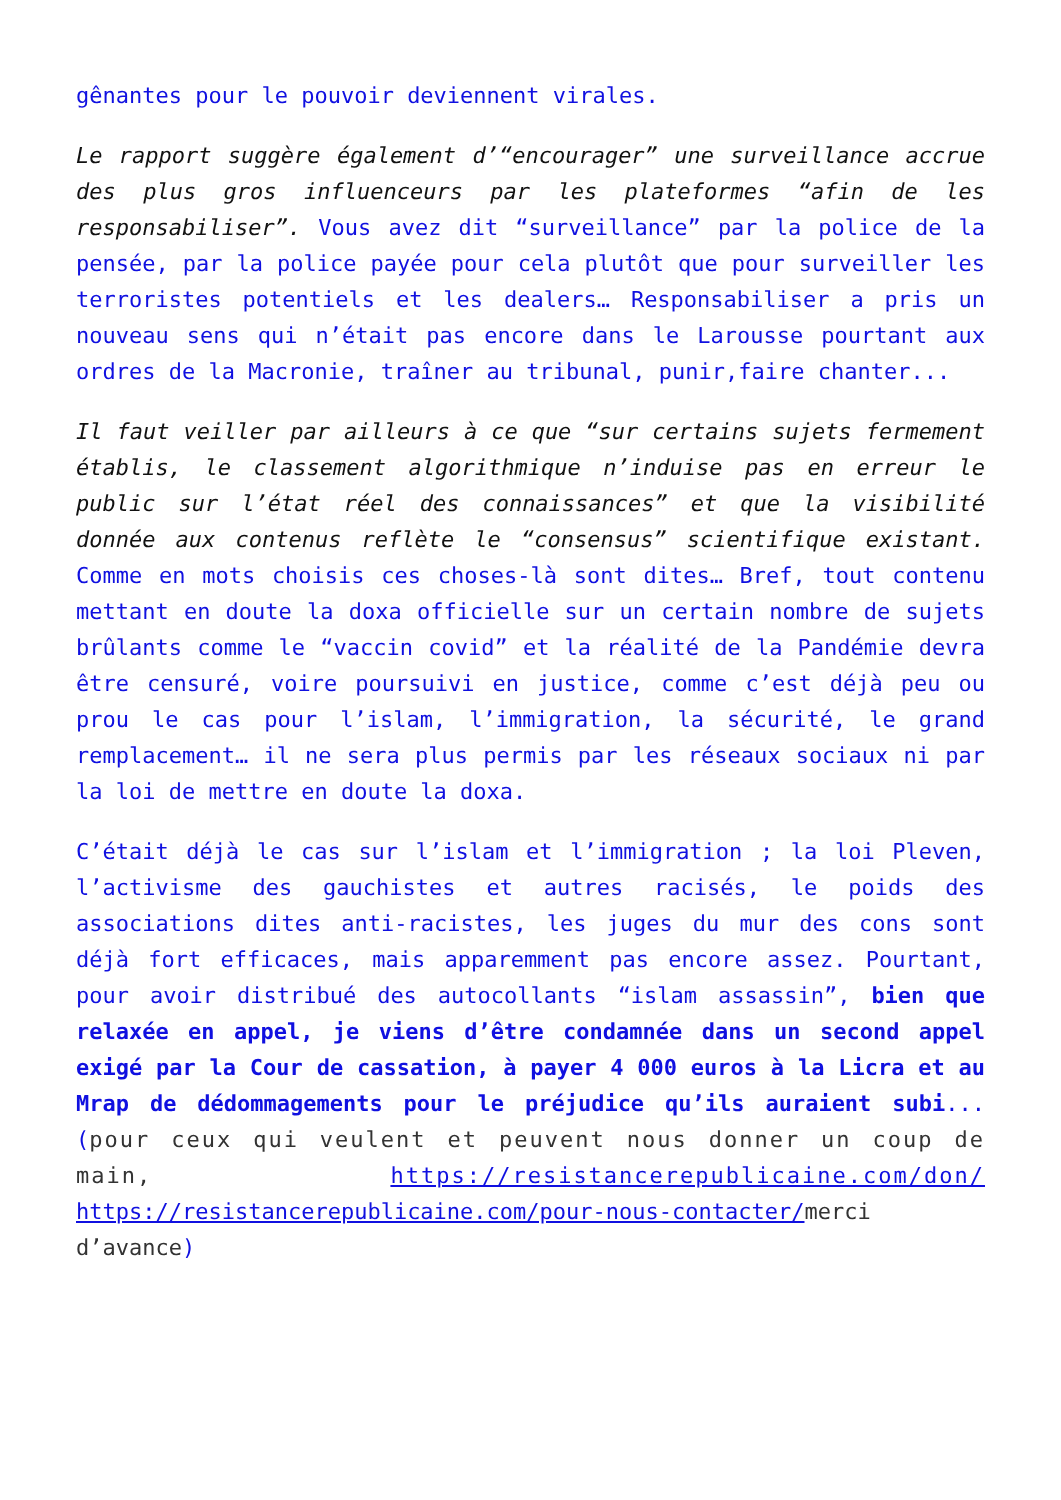gênantes pour le pouvoir deviennent virales.
Le rapport suggère également d’“encourager” une surveillance accrue des plus gros influenceurs par les plateformes “afin de les responsabiliser”. Vous avez dit “surveillance” par la police de la pensée, par la police payée pour cela plutôt que pour surveiller les terroristes potentiels et les dealers… Responsabiliser a pris un nouveau sens qui n’était pas encore dans le Larousse pourtant aux ordres de la Macronie, traîner au tribunal, punir,faire chanter...
Il faut veiller par ailleurs à ce que “sur certains sujets fermement établis, le classement algorithmique n’induise pas en erreur le public sur l’état réel des connaissances” et que la visibilité donnée aux contenus reflète le “consensus” scientifique existant. Comme en mots choisis ces choses-là sont dites… Bref, tout contenu mettant en doute la doxa officielle sur un certain nombre de sujets brûlants comme le “vaccin covid” et la réalité de la Pandémie devra être censuré, voire poursuivi en justice, comme c’est déjà peu ou prou le cas pour l’islam, l’immigration, la sécurité, le grand remplacement… il ne sera plus permis par les réseaux sociaux ni par la loi de mettre en doute la doxa.
C’était déjà le cas sur l’islam et l’immigration ; la loi Pleven, l’activisme des gauchistes et autres racisés, le poids des associations dites anti-racistes, les juges du mur des cons sont déjà fort efficaces, mais apparemment pas encore assez. Pourtant, pour avoir distribué des autocollants “islam assassin”, bien que relaxée en appel, je viens d’être condamnée dans un second appel exigé par la Cour de cassation, à payer 4 000 euros à la Licra et au Mrap de dédommagements pour le préjudice qu’ils auraient subi...(pour ceux qui veulent et peuvent nous donner un coup de main, https://resistancerepublicaine.com/don/ https://resistancerepublicaine.com/pour-nous-contacter/merci d’avance)